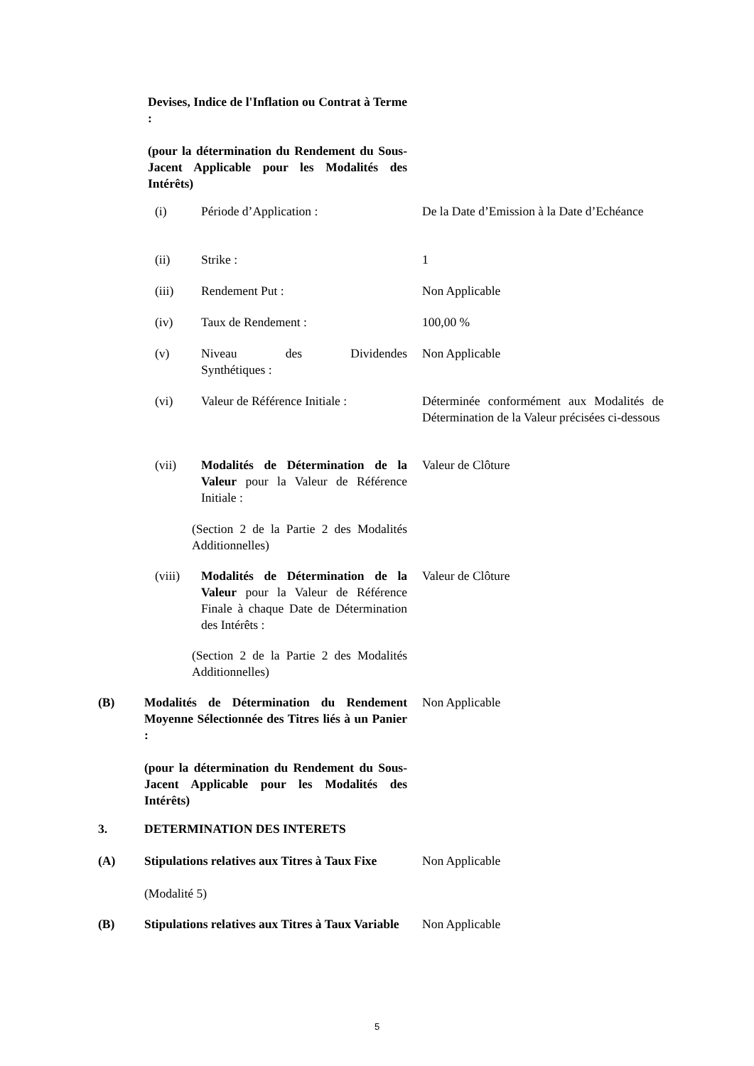Devises, Indice de l'Inflation ou Contrat à Terme :
(pour la détermination du Rendement du Sous-Jacent Applicable pour les Modalités des Intérêts)
(i) Période d’Application :
De la Date d’Emission à la Date d’Echéance
(ii) Strike :
1
(iii) Rendement Put :
Non Applicable
(iv) Taux de Rendement :
100,00 %
(v) Niveau des Dividendes
Non Applicable
Synthétiques :
(vi) Valeur de Référence Initiale :
Déterminée conformément aux Modalités de Détermination de la Valeur précisées ci-dessous
(vii) Modalités de Détermination de la Valeur pour la Valeur de Référence Initiale :
Valeur de Clôture
(Section 2 de la Partie 2 des Modalités Additionnelles)
(viii) Modalités de Détermination de la Valeur pour la Valeur de Référence Finale à chaque Date de Détermination des Intérêts :
Valeur de Clôture
(Section 2 de la Partie 2 des Modalités Additionnelles)
(B) Modalités de Détermination du Rendement Moyenne Sélectionnée des Titres liés à un Panier :
(pour la détermination du Rendement du Sous-Jacent Applicable pour les Modalités des Intérêts)
Non Applicable
3. DETERMINATION DES INTERETS
(A) Stipulations relatives aux Titres à Taux Fixe
(Modalité 5)
Non Applicable
(B) Stipulations relatives aux Titres à Taux Variable
Non Applicable
5